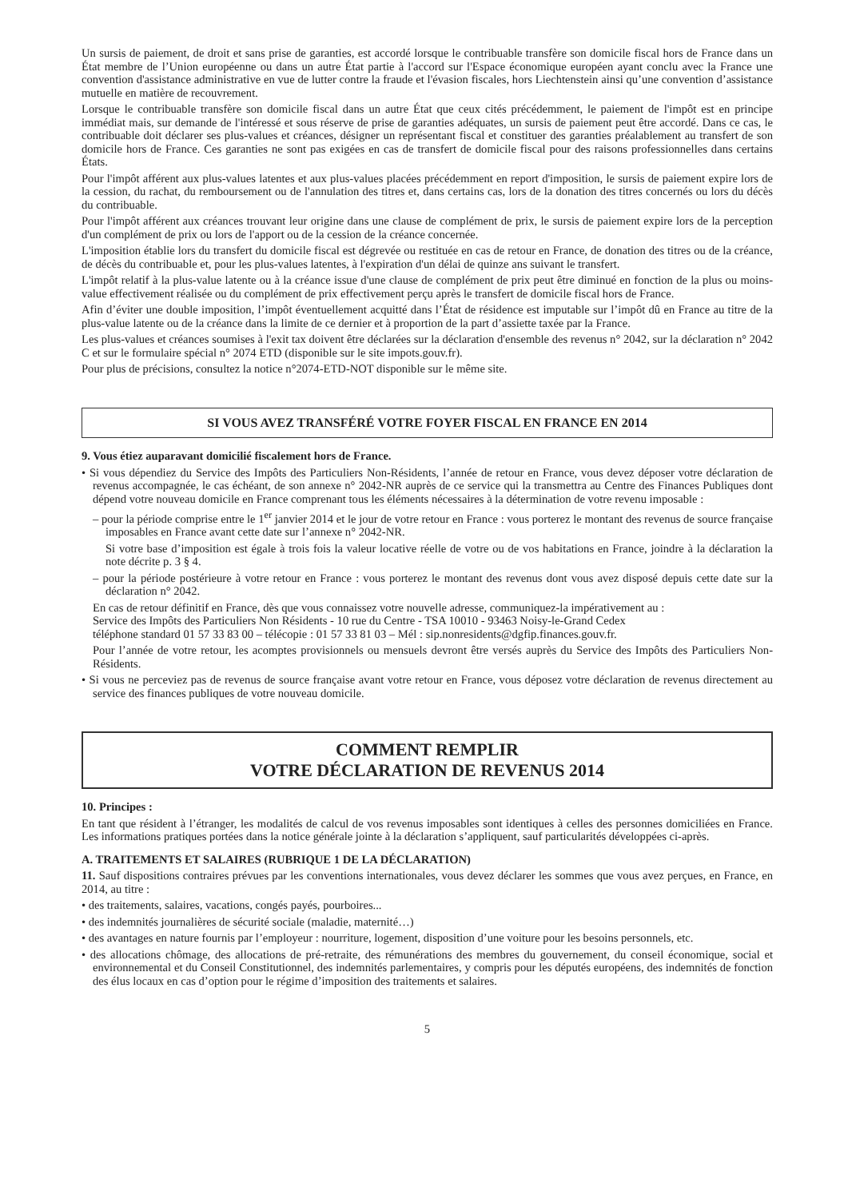Un sursis de paiement, de droit et sans prise de garanties, est accordé lorsque le contribuable transfère son domicile fiscal hors de France dans un État membre de l’Union européenne ou dans un autre État partie à l'accord sur l'Espace économique européen ayant conclu avec la France une convention d'assistance administrative en vue de lutter contre la fraude et l'évasion fiscales, hors Liechtenstein ainsi qu’une convention d’assistance mutuelle en matière de recouvrement.
Lorsque le contribuable transfère son domicile fiscal dans un autre État que ceux cités précédemment, le paiement de l'impôt est en principe immédiat mais, sur demande de l'intéressé et sous réserve de prise de garanties adéquates, un sursis de paiement peut être accordé. Dans ce cas, le contribuable doit déclarer ses plus-values et créances, désigner un représentant fiscal et constituer des garanties préalablement au transfert de son domicile hors de France. Ces garanties ne sont pas exigées en cas de transfert de domicile fiscal pour des raisons professionnelles dans certains États.
Pour l'impôt afférent aux plus-values latentes et aux plus-values placées précédemment en report d'imposition, le sursis de paiement expire lors de la cession, du rachat, du remboursement ou de l'annulation des titres et, dans certains cas, lors de la donation des titres concernés ou lors du décès du contribuable.
Pour l'impôt afférent aux créances trouvant leur origine dans une clause de complément de prix, le sursis de paiement expire lors de la perception d'un complément de prix ou lors de l'apport ou de la cession de la créance concernée.
L'imposition établie lors du transfert du domicile fiscal est dégrevée ou restituée en cas de retour en France, de donation des titres ou de la créance, de décès du contribuable et, pour les plus-values latentes, à l'expiration d'un délai de quinze ans suivant le transfert.
L'impôt relatif à la plus-value latente ou à la créance issue d'une clause de complément de prix peut être diminué en fonction de la plus ou moins-value effectivement réalisée ou du complément de prix effectivement perçu après le transfert de domicile fiscal hors de France.
Afin d’éviter une double imposition, l’impôt éventuellement acquitté dans l’État de résidence est imputable sur l’impôt dû en France au titre de la plus-value latente ou de la créance dans la limite de ce dernier et à proportion de la part d’assiette taxée par la France.
Les plus-values et créances soumises à l'exit tax doivent être déclarées sur la déclaration d'ensemble des revenus n° 2042, sur la déclaration n° 2042 C et sur le formulaire spécial n° 2074 ETD (disponible sur le site impots.gouv.fr).
Pour plus de précisions, consultez la notice n°2074-ETD-NOT disponible sur le même site.
SI VOUS AVEZ TRANSFÉRÉ VOTRE FOYER FISCAL EN FRANCE EN 2014
9. Vous étiez auparavant domicilié fiscalement hors de France.
• Si vous dépendiez du Service des Impôts des Particuliers Non-Résidents, l’année de retour en France, vous devez déposer votre déclaration de revenus accompagnée, le cas échéant, de son annexe n° 2042-NR auprès de ce service qui la transmettra au Centre des Finances Publiques dont dépend votre nouveau domicile en France comprenant tous les éléments nécessaires à la détermination de votre revenu imposable :
– pour la période comprise entre le 1<sup>er</sup> janvier 2014 et le jour de votre retour en France : vous porterez le montant des revenus de source française imposables en France avant cette date sur l’annexe n° 2042-NR.
Si votre base d’imposition est égale à trois fois la valeur locative réelle de votre ou de vos habitations en France, joindre à la déclaration la note décrite p. 3 § 4.
– pour la période postérieure à votre retour en France : vous porterez le montant des revenus dont vous avez disposé depuis cette date sur la déclaration n° 2042.
En cas de retour définitif en France, dès que vous connaissez votre nouvelle adresse, communiquez-la impérativement au :
Service des Impôts des Particuliers Non Résidents - 10 rue du Centre - TSA 10010 - 93463 Noisy-le-Grand Cedex
téléphone standard 01 57 33 83 00 – télécopie : 01 57 33 81 03 – Mél : sip.nonresidents@dgfip.finances.gouv.fr.
Pour l’année de votre retour, les acomptes provisionnels ou mensuels devront être versés auprès du Service des Impôts des Particuliers Non-Résidents.
• Si vous ne perceviez pas de revenus de source française avant votre retour en France, vous déposez votre déclaration de revenus directement au service des finances publiques de votre nouveau domicile.
COMMENT REMPLIR
VOTRE DÉCLARATION DE REVENUS 2014
10. Principes :
En tant que résident à l’étranger, les modalités de calcul de vos revenus imposables sont identiques à celles des personnes domiciliées en France. Les informations pratiques portées dans la notice générale jointe à la déclaration s’appliquent, sauf particularités développées ci-après.
A. TRAITEMENTS ET SALAIRES (RUBRIQUE 1 DE LA DÉCLARATION)
11. Sauf dispositions contraires prévues par les conventions internationales, vous devez déclarer les sommes que vous avez perçues, en France, en 2014, au titre :
• des traitements, salaires, vacations, congés payés, pourboires...
• des indemnités journalières de sécurité sociale (maladie, maternité…)
• des avantages en nature fournis par l’employeur : nourriture, logement, disposition d’une voiture pour les besoins personnels, etc.
• des allocations chômage, des allocations de pré-retraite, des rémunérations des membres du gouvernement, du conseil économique, social et environnemental et du Conseil Constitutionnel, des indemnités parlementaires, y compris pour les députés européens, des indemnités de fonction des élus locaux en cas d’option pour le régime d’imposition des traitements et salaires.
5